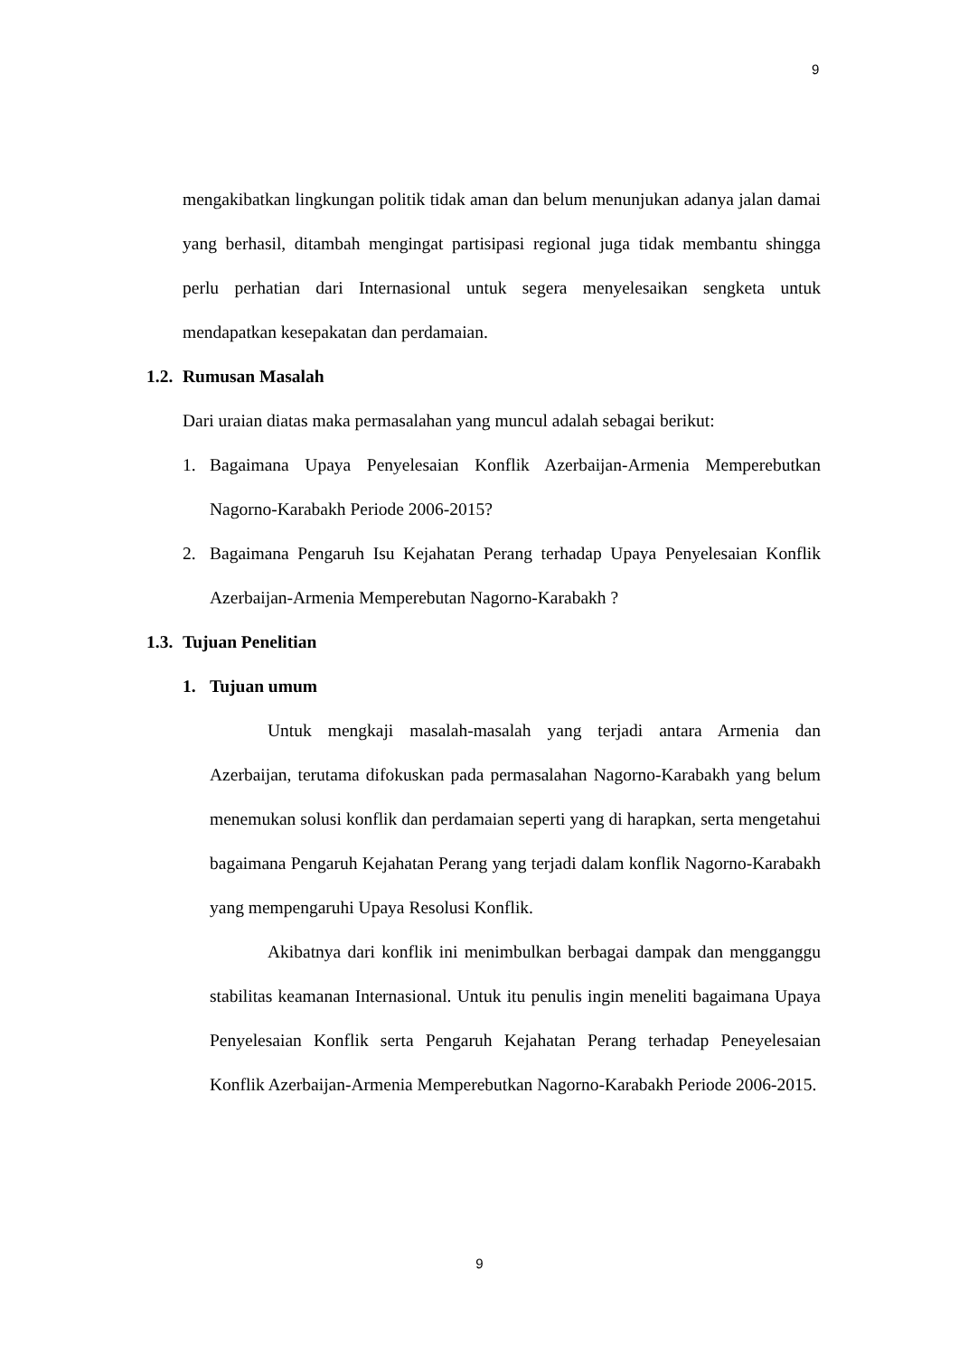9
mengakibatkan lingkungan politik tidak aman dan belum menunjukan adanya jalan damai yang berhasil, ditambah mengingat partisipasi regional juga tidak membantu shingga perlu perhatian dari Internasional untuk segera menyelesaikan sengketa untuk mendapatkan kesepakatan dan perdamaian.
1.2. Rumusan Masalah
Dari uraian diatas maka permasalahan yang muncul adalah sebagai berikut:
1.
Bagaimana Upaya Penyelesaian Konflik Azerbaijan-Armenia Memperebutkan Nagorno-Karabakh Periode 2006-2015?
2.
Bagaimana Pengaruh Isu Kejahatan Perang terhadap Upaya Penyelesaian Konflik Azerbaijan-Armenia Memperebutan Nagorno-Karabakh ?
1.3. Tujuan Penelitian
1. Tujuan umum
Untuk mengkaji masalah-masalah yang terjadi antara Armenia dan Azerbaijan, terutama difokuskan pada permasalahan Nagorno-Karabakh yang belum menemukan solusi konflik dan perdamaian seperti yang di harapkan, serta mengetahui bagaimana Pengaruh Kejahatan Perang yang terjadi dalam konflik Nagorno-Karabakh yang mempengaruhi Upaya Resolusi Konflik.
Akibatnya dari konflik ini menimbulkan berbagai dampak dan mengganggu stabilitas keamanan Internasional. Untuk itu penulis ingin meneliti bagaimana Upaya Penyelesaian Konflik serta Pengaruh Kejahatan Perang terhadap Peneyelesaian Konflik Azerbaijan-Armenia Memperebutkan Nagorno-Karabakh Periode 2006-2015.
9